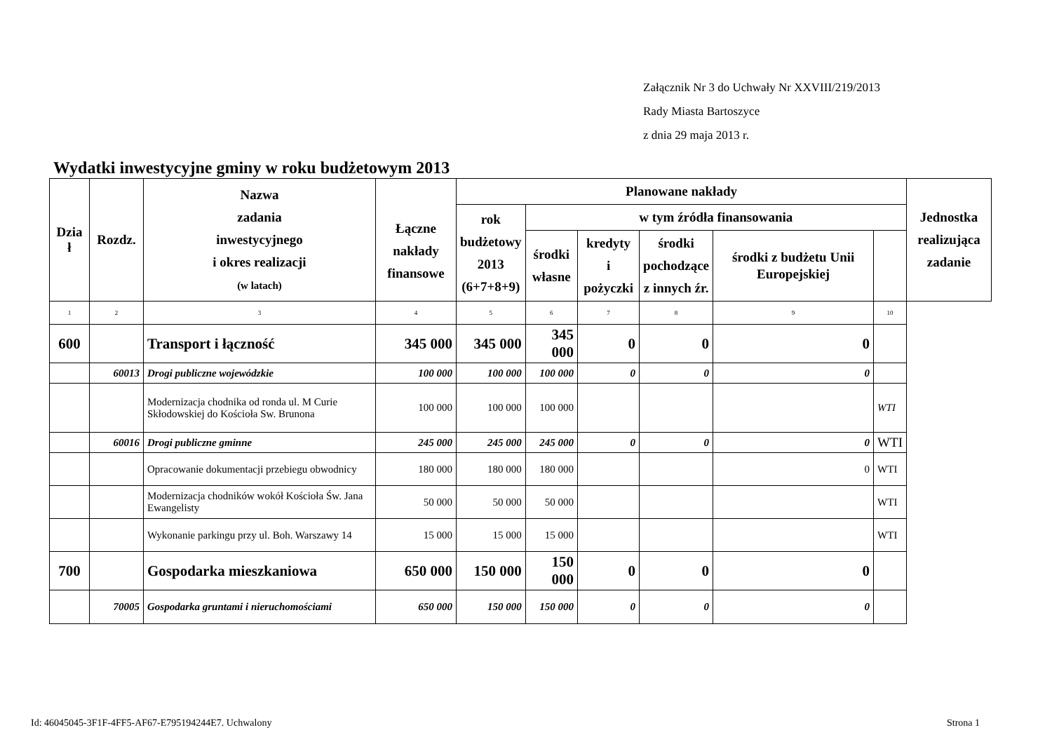Załącznik Nr 3 do Uchwały Nr XXVIII/219/2013
Rady Miasta Bartoszyce
z dnia 29 maja 2013 r.
Wydatki inwestycyjne gminy w roku budżetowym 2013
| Dzia ł | Rozdz. | Nazwa zadania inwestycyjnego i okres realizacji (w latach) | Łączne nakłady finansowe | Planowane nakłady | | | | | | Jednostka realizująca zadanie |
| --- | --- | --- | --- | --- | --- | --- | --- | --- | --- | --- |
| | | | | rok budżetowy 2013 (6+7+8+9) | w tym źródła finansowania | | | | | |
| | | | | | środki własne | kredyty i pożyczki | środki pochodzące z innych źr. | środki z budżetu Unii Europejskiej | | |
| 1 | 2 | 3 | 4 | 5 | 6 | 7 | 8 | 9 | 10 | |
| 600 | | Transport i łączność | 345 000 | 345 000 | 345 000 | 0 | 0 | 0 | | |
| | 60013 | Drogi publiczne wojewódzkie | 100 000 | 100 000 | 100 000 | 0 | 0 | 0 | | |
| | | Modernizacja chodnika od ronda ul. M Curie Skłodowskiej do Kościoła Sw. Brunona | 100 000 | 100 000 | 100 000 | | | | WTI | |
| | 60016 | Drogi publiczne gminne | 245 000 | 245 000 | 245 000 | 0 | 0 | 0 | WTI | |
| | | Opracowanie dokumentacji przebiegu obwodnicy | 180 000 | 180 000 | 180 000 | | | 0 | WTI | |
| | | Modernizacja chodników wokół Kościoła Św. Jana Ewangelisty | 50 000 | 50 000 | 50 000 | | | | WTI | |
| | | Wykonanie parkingu przy ul. Boh. Warszawy 14 | 15 000 | 15 000 | 15 000 | | | | WTI | |
| 700 | | Gospodarka mieszkaniowa | 650 000 | 150 000 | 150 000 | 0 | 0 | 0 | | |
| | 70005 | Gospodarka gruntami i nieruchomościami | 650 000 | 150 000 | 150 000 | 0 | 0 | 0 | | |
Id: 46045045-3F1F-4FF5-AF67-E795194244E7. Uchwalony
Strona 1